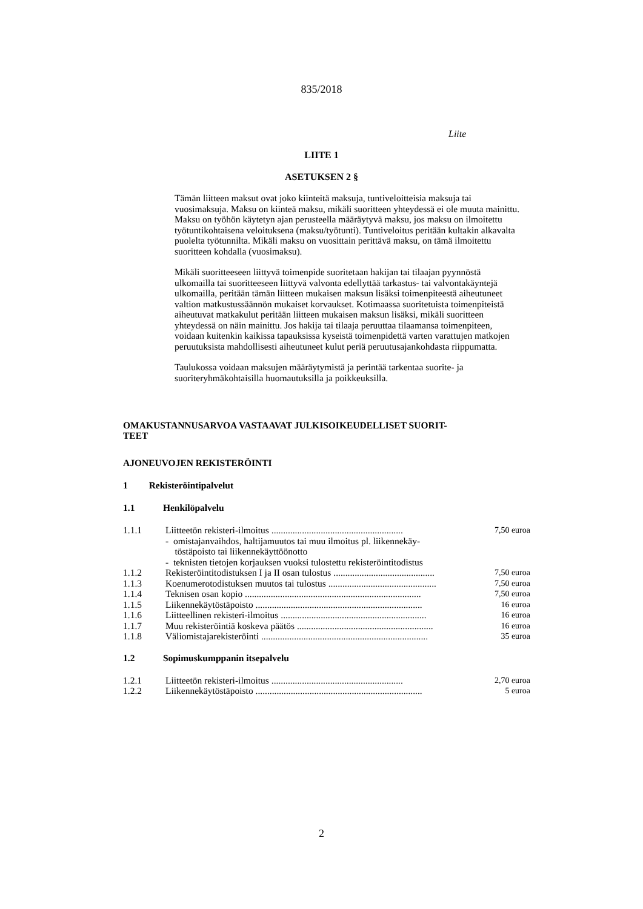835/2018
Liite
LIITE 1
ASETUKSEN 2 §
Tämän liitteen maksut ovat joko kiinteitä maksuja, tuntiveloitteisia maksuja tai vuosimaksuja. Maksu on kiinteä maksu, mikäli suoritteen yhteydessä ei ole muuta mainittu. Maksu on työhön käytetyn ajan perusteella määräytyvä maksu, jos maksu on ilmoitettu työtuntikohtaisena veloituksena (maksu/työtunti). Tuntiveloitus peritään kultakin alkavalta puolelta työtunnilta. Mikäli maksu on vuosittain perittävä maksu, on tämä ilmoitettu suoritteen kohdalla (vuosimaksu).
Mikäli suoritteeseen liittyvä toimenpide suoritetaan hakijan tai tilaajan pyynnöstä ulkomailla tai suoritteeseen liittyvä valvonta edellyttää tarkastus- tai valvontakäyntejä ulkomailla, peritään tämän liitteen mukaisen maksun lisäksi toimenpiteestä aiheutuneet valtion matkustussäännön mukaiset korvaukset. Kotimaassa suoritetuista toimenpiteistä aiheutuvat matkakulut peritään liitteen mukaisen maksun lisäksi, mikäli suoritteen yhteydessä on näin mainittu. Jos hakija tai tilaaja peruuttaa tilaamansa toimenpiteen, voidaan kuitenkin kaikissa tapauksissa kyseistä toimenpidettä varten varattujen matkojen peruutuksista mahdollisesti aiheutuneet kulut periä peruutusajankohdasta riippumatta.
Taulukossa voidaan maksujen määräytymistä ja perintää tarkentaa suorite- ja suoriteryhmäkohtaisilla huomautuksilla ja poikkeuksilla.
OMAKUSTANNUSARVOA VASTAAVAT JULKISOIKEUDELLISET SUORIT-
TEET
AJONEUVOJEN REKISTERÖINTI
1 Rekisteröintipalvelut
1.1 Henkilöpalvelu
| 1.1.1 | Liitteetön rekisteri-ilmoitus ........................................................ | 7,50 euroa |
| | - omistajanvaihdos, haltijamuutos tai muu ilmoitus pl. liikennekäy- töstäpoisto tai liikennekäyttöönotto | |
| | - teknisten tietojen korjauksen vuoksi tulostettu rekisteröintitodistus | |
| 1.1.2 | Rekisteröintitodistuksen I ja II osan tulostus ........................................... | 7,50 euroa |
| 1.1.3 | Koenumerotodistuksen muutos tai tulostus .............................................. | 7,50 euroa |
| 1.1.4 | Teknisen osan kopio ........................................................................... | 7,50 euroa |
| 1.1.5 | Liikennekäytöstäpoisto ....................................................................... | 16 euroa |
| 1.1.6 | Liitteellinen rekisteri-ilmoitus .............................................................. | 16 euroa |
| 1.1.7 | Muu rekisteröintiä koskeva päätös .......................................................... | 16 euroa |
| 1.1.8 | Väliomistajarekisteröinti ....................................................................... | 35 euroa |
1.2 Sopimuskumppanin itsepalvelu
| 1.2.1 | Liitteetön rekisteri-ilmoitus ........................................................ | 2,70 euroa |
| 1.2.2 | Liikennekäytöstäpoisto ....................................................................... | 5 euroa |
2